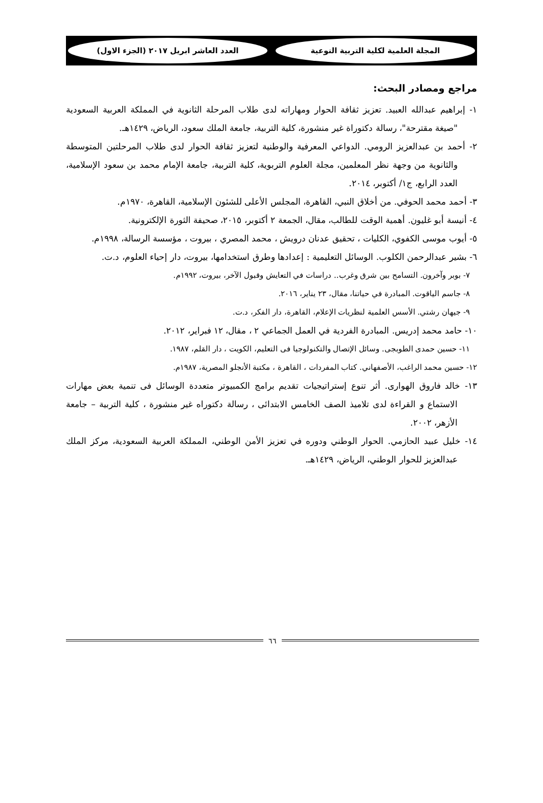المجلة العلمية لكلية التربية النوعية
العدد العاشر ابريل ٢٠١٧ (الجزء الاول)
مراجع ومصادر البحث:
١- إبراهيم عبدالله العبيد. تعزيز ثقافة الحوار ومهاراته لدى طلاب المرحلة الثانوية في المملكة العربية السعودية "صيغة مقترحة"، رسالة دكتوراة غير منشورة، كلية التربية، جامعة الملك سعود، الرياض، ١٤٢٩هـ.
٢- أحمد بن عبدالعزيز الرومي. الدواعي المعرفية والوطنية لتعزيز ثقافة الحوار لدى طلاب المرحلتين المتوسطة والثانوية من وجهة نظر المعلمين، مجلة العلوم التربوية، كلية التربية، جامعة الإمام محمد بن سعود الإسلامية، العدد الرابع، ج١/ أكتوبر، ٢٠١٤.
٣- أحمد محمد الحوفي. من أخلاق النبي، القاهرة، المجلس الأعلى للشئون الإسلامية، القاهرة، ١٩٧٠م.
٤- أنيسة أبو غليون. أهمية الوقت للطالب، مقال، الجمعة ٢ أكتوبر، ٢٠١٥، صحيفة الثورة الإلكترونية.
٥- أيوب موسى الكفوي، الكليات ، تحقيق عدنان درويش ، محمد المصري ، بيروت ، مؤسسة الرسالة، ١٩٩٨م.
٦- بشير عبدالرحمن الكلوب. الوسائل التعليمية : إعدادها وطرق استخدامها، بيروت، دار إحياء العلوم، د.ت.
٧- بوبر وآخرون. التسامح بين شرق وغرب.. دراسات في التعايش وقبول الآخر، بيروت، ١٩٩٢م.
٨- جاسم الياقوت. المبادرة في حياتنا، مقال، ٢٣ يناير، ٢٠١٦.
٩- جيهان رشتي. الأسس العلمية لنظريات الإعلام، القاهرة، دار الفكر، د.ت.
١٠- حامد محمد إدريس. المبادرة الفردية في العمل الجماعي ٢ ، مقال، ١٢ فبراير، ٢٠١٢.
١١- حسين حمدى الطوبجى. وسائل الإتصال والتكنولوجيا فى التعليم، الكويت ، دار القلم، ١٩٨٧.
١٢- حسين محمد الراغب، الأصفهاني. كتاب المفردات ، القاهرة ، مكتبة الأنجلو المصرية، ١٩٨٧م.
١٣- خالد فاروق الهوارى. أثر تنوع إستراتيجيات تقديم برامج الكمبيوتر متعددة الوسائل فى تنمية بعض مهارات الاستماع و القراءة لدى تلاميذ الصف الخامس الابتدائى ، رسالة دكتوراه غير منشورة ، كلية التربية – جامعة الأزهر، ٢٠٠٢.
١٤- خليل عبيد الحازمي. الحوار الوطني ودوره في تعزيز الأمن الوطني، المملكة العربية السعودية، مركز الملك عبدالعزيز للحوار الوطني، الرياض، ١٤٢٩هـ.
٦٦